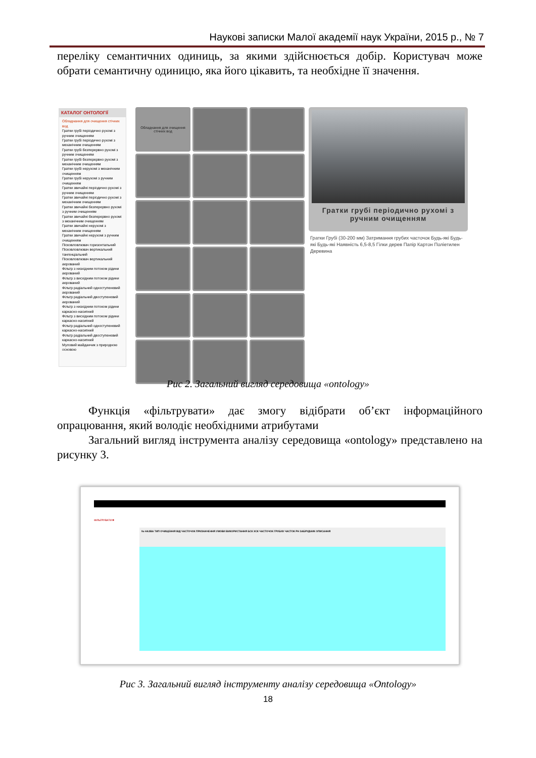Наукові записки Малої академії наук України, 2015 р., № 7
переліку семантичних одиниць, за якими здійснюється добір. Користувач може обрати семантичну одиницю, яка його цікавить, та необхідне її значення.
КАТАЛОГ ОНТОЛОГІЇ
Обладнання для очищення стічних вод
Гратки грубі періодично рухомі з ручним очищенням
Гратки грубі періодично рухомі з механічним очищенням
Гратки грубі безперервно рухомі з ручним очищенням
Гратки грубі безперервно рухомі з механічним очищенням
Гратки грубі нерухомі з механічним очищенням
Гратки грубі нерухомі з ручним очищенням
Гратки звичайні періодично рухомі з ручним очищенням
Гратки звичайні періодично рухомі з механічним очищенням
Гратки звичайні безперервно рухомі з ручним очищенням
Гратки звичайні безперервно рухомі з механічним очищенням
Гратки звичайні нерухомі з механічним очищенням
Гратки звичайні нерухомі з ручним очищенням
Пісковловлювач горизонтальний
Пісковловлювач вертикальний тангенціальний
Пісковловлювач вертикальний аерований
Фільтр з низхідним потоком рідини аерований
Фільтр з висхідним потоком рідини аерований
Фільтр радіальний одноступеневий аерований
Фільтр радіальний двоступеневий аерований
Фільтр з низхідним потоком рідини каркасно-насипний
Фільтр з висхідним потоком рідини каркасно-насипний
Фільтр радіальний одноступеневий каркасно-насипний
Фільтр радіальний двоступеневий каркасно-насипний
Муловий майданчик з природною основою
Обладнання для очищення стічних вод
Гратки грубі періодично рухомі з ручним очищенням
Гратки Грубі (30-200 мм) Затримання грубих часточок Будь-які Будь-які Будь-які Наявність 6,5-8,5 Гілки дерев Папір Картон Поліетилен Деревина
Рис 2. Загальний вигляд середовища «ontology»
Функція «фільтрувати» дає змогу відібрати об’єкт інформаційного опрацювання, який володіє необхідними атрибутами
Загальний вигляд інструмента аналізу середовища «ontology» представлено на рисунку 3.
ФІЛЬТРУВАТИ ✖
№ НАЗВА ТИП ОЧИЩЕННЯ ВІД ЧАСТОЧОК ПРИЗНАЧЕННЯ УМОВИ ВИКОРИСТАННЯ БСК ХСК ЧАСТОЧОК ГРУБИХ ЧАСТОК РН ЗАБРУДНИК ОПИСАННЯ
Рис 3. Загальний вигляд інструменту аналізу середовища «Ontology»
18